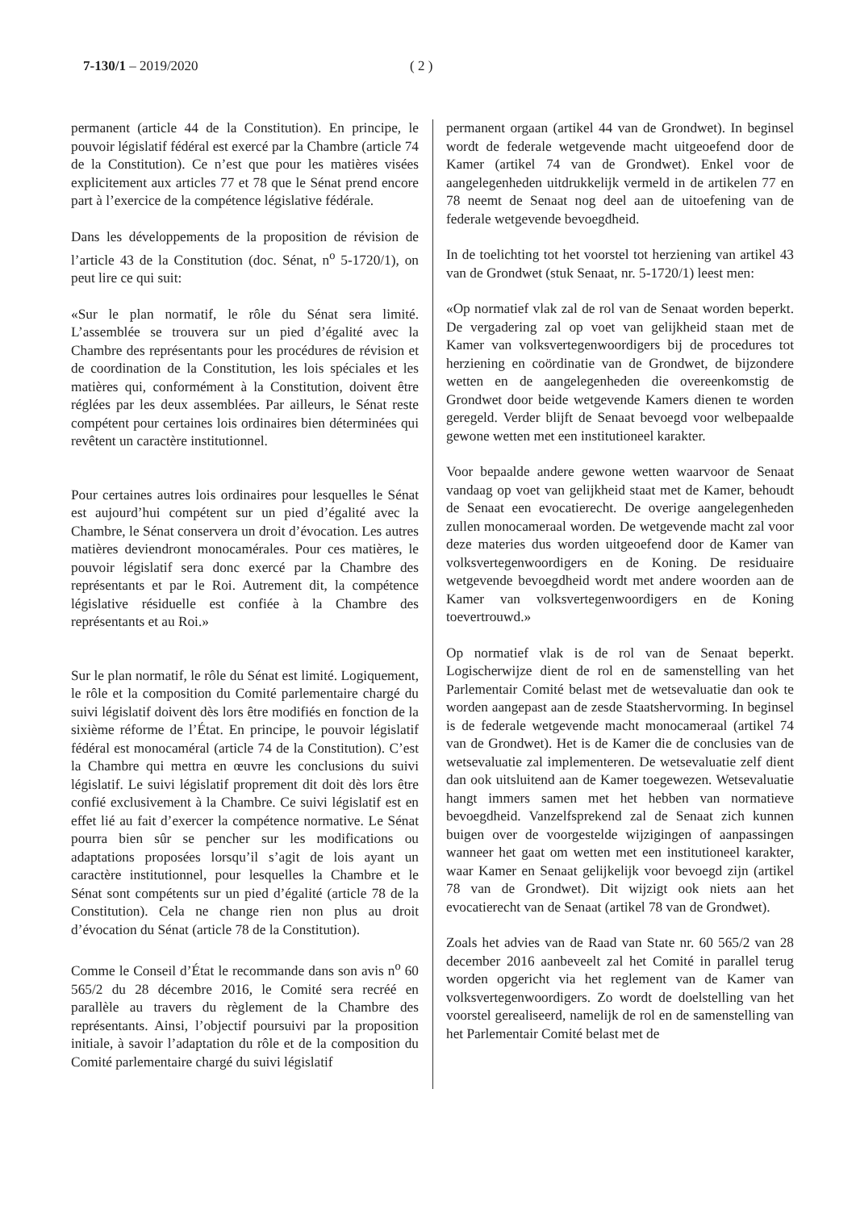7-130/1 – 2019/2020 ( 2 )
permanent (article 44 de la Constitution). En principe, le pouvoir législatif fédéral est exercé par la Chambre (article 74 de la Constitution). Ce n’est que pour les matières visées explicitement aux articles 77 et 78 que le Sénat prend encore part à l’exercice de la compétence législative fédérale.
Dans les développements de la proposition de révision de l’article 43 de la Constitution (doc. Sénat, n<sup>o</sup> 5-1720/1), on peut lire ce qui suit:
«Sur le plan normatif, le rôle du Sénat sera limité. L’assemblée se trouvera sur un pied d’égalité avec la Chambre des représentants pour les procédures de révision et de coordination de la Constitution, les lois spéciales et les matières qui, conformément à la Constitution, doivent être réglées par les deux assemblées. Par ailleurs, le Sénat reste compétent pour certaines lois ordinaires bien déterminées qui revêtent un caractère institutionnel.
Pour certaines autres lois ordinaires pour lesquelles le Sénat est aujourd’hui compétent sur un pied d’égalité avec la Chambre, le Sénat conservera un droit d’évocation. Les autres matières deviendront monocamérales. Pour ces matières, le pouvoir législatif sera donc exercé par la Chambre des représentants et par le Roi. Autrement dit, la compétence législative résiduelle est confiée à la Chambre des représentants et au Roi.»
Sur le plan normatif, le rôle du Sénat est limité. Logiquement, le rôle et la composition du Comité parlementaire chargé du suivi législatif doivent dès lors être modifiés en fonction de la sixième réforme de l’État. En principe, le pouvoir législatif fédéral est monocaméral (article 74 de la Constitution). C’est la Chambre qui mettra en œuvre les conclusions du suivi législatif. Le suivi législatif proprement dit doit dès lors être confié exclusivement à la Chambre. Ce suivi législatif est en effet lié au fait d’exercer la compétence normative. Le Sénat pourra bien sûr se pencher sur les modifications ou adaptations proposées lorsqu’il s’agit de lois ayant un caractère institutionnel, pour lesquelles la Chambre et le Sénat sont compétents sur un pied d’égalité (article 78 de la Constitution). Cela ne change rien non plus au droit d’évocation du Sénat (article 78 de la Constitution).
Comme le Conseil d’État le recommande dans son avis n<sup>o</sup> 60 565/2 du 28 décembre 2016, le Comité sera recréé en parallèle au travers du règlement de la Chambre des représentants. Ainsi, l’objectif poursuivi par la proposition initiale, à savoir l’adaptation du rôle et de la composition du Comité parlementaire chargé du suivi législatif
permanent orgaan (artikel 44 van de Grondwet). In beginsel wordt de federale wetgevende macht uitgeoefend door de Kamer (artikel 74 van de Grondwet). Enkel voor de aangelegenheden uitdrukkelijk vermeld in de artikelen 77 en 78 neemt de Senaat nog deel aan de uitoefening van de federale wetgevende bevoegdheid.
In de toelichting tot het voorstel tot herziening van artikel 43 van de Grondwet (stuk Senaat, nr. 5-1720/1) leest men:
«Op normatief vlak zal de rol van de Senaat worden beperkt. De vergadering zal op voet van gelijkheid staan met de Kamer van volksvertegenwoordigers bij de procedures tot herziening en coördinatie van de Grondwet, de bijzondere wetten en de aangelegenheden die overeenkomstig de Grondwet door beide wetgevende Kamers dienen te worden geregeld. Verder blijft de Senaat bevoegd voor welbepaalde gewone wetten met een institutioneel karakter.
Voor bepaalde andere gewone wetten waarvoor de Senaat vandaag op voet van gelijkheid staat met de Kamer, behoudt de Senaat een evocatierecht. De overige aangelegenheden zullen monocameraal worden. De wetgevende macht zal voor deze materies dus worden uitgeoefend door de Kamer van volksvertegenwoordigers en de Koning. De residuaire wetgevende bevoegdheid wordt met andere woorden aan de Kamer van volksvertegenwoordigers en de Koning toevertrouwd.»
Op normatief vlak is de rol van de Senaat beperkt. Logischerwijze dient de rol en de samenstelling van het Parlementair Comité belast met de wetsevaluatie dan ook te worden aangepast aan de zesde Staatshervorming. In beginsel is de federale wetgevende macht monocameraal (artikel 74 van de Grondwet). Het is de Kamer die de conclusies van de wetsevaluatie zal implementeren. De wetsevaluatie zelf dient dan ook uitsluitend aan de Kamer toegewezen. Wetsevaluatie hangt immers samen met het hebben van normatieve bevoegdheid. Vanzelfsprekend zal de Senaat zich kunnen buigen over de voorgestelde wijzigingen of aanpassingen wanneer het gaat om wetten met een institutioneel karakter, waar Kamer en Senaat gelijkelijk voor bevoegd zijn (artikel 78 van de Grondwet). Dit wijzigt ook niets aan het evocatierecht van de Senaat (artikel 78 van de Grondwet).
Zoals het advies van de Raad van State nr. 60 565/2 van 28 december 2016 aanbeveelt zal het Comité in parallel terug worden opgericht via het reglement van de Kamer van volksvertegenwoordigers. Zo wordt de doelstelling van het voorstel gerealiseerd, namelijk de rol en de samenstelling van het Parlementair Comité belast met de